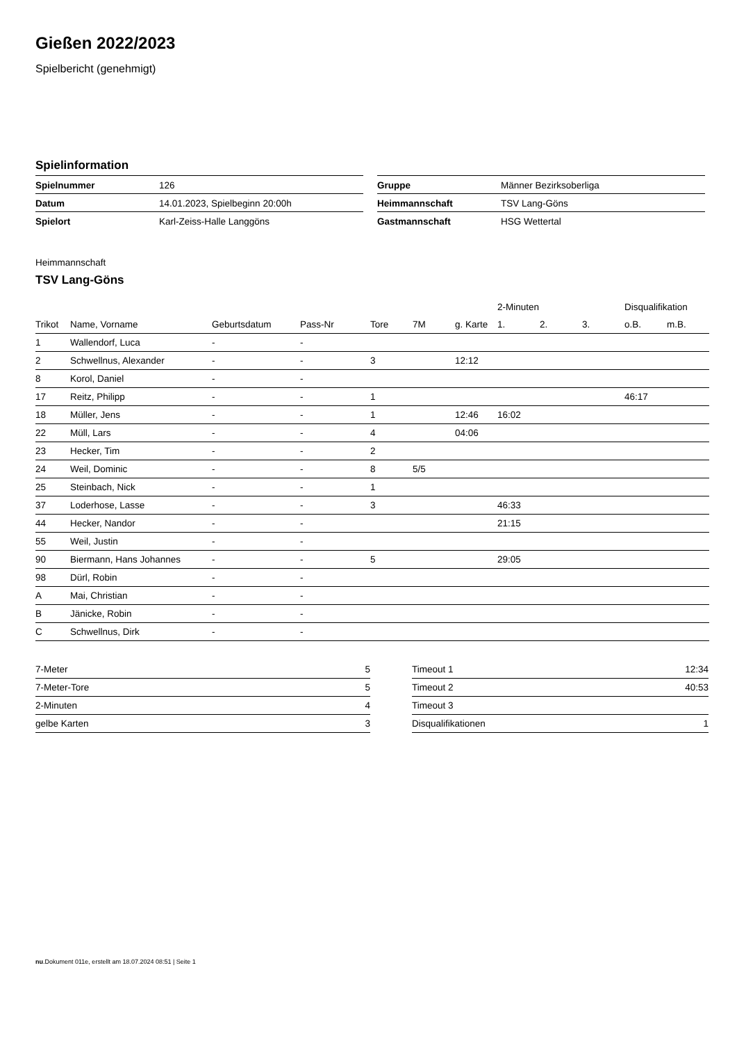Gießen 2022/2023
Spielbericht (genehmigt)
Spielinformation
| Spielnummer | 126 |
| Datum | 14.01.2023, Spielbeginn 20:00h |
| Spielort | Karl-Zeiss-Halle Langgöns |
| Gruppe | Männer Bezirksoberliga |
| Heimmannschaft | TSV Lang-Göns |
| Gastmannschaft | HSG Wettertal |
Heimmannschaft
TSV Lang-Göns
| | | | | | | | 2-Minuten | | | Disqualifikation | |
| --- | --- | --- | --- | --- | --- | --- | --- | --- | --- | --- | --- |
| Trikot | Name, Vorname | Geburtsdatum | Pass-Nr | Tore | 7M | g. Karte | 1. | 2. | 3. | o.B. | m.B. |
| 1 | Wallendorf, Luca | - | - | | | | | | | | |
| 2 | Schwellnus, Alexander | - | - | 3 | | 12:12 | | | | | |
| 8 | Korol, Daniel | - | - | | | | | | | | |
| 17 | Reitz, Philipp | - | - | 1 | | | | | | 46:17 | |
| 18 | Müller, Jens | - | - | 1 | | 12:46 | 16:02 | | | | |
| 22 | Müll, Lars | - | - | 4 | | 04:06 | | | | | |
| 23 | Hecker, Tim | - | - | 2 | | | | | | | |
| 24 | Weil, Dominic | - | - | 8 | 5/5 | | | | | | |
| 25 | Steinbach, Nick | - | - | 1 | | | | | | | |
| 37 | Loderhose, Lasse | - | - | 3 | | | 46:33 | | | | |
| 44 | Hecker, Nandor | - | - | | | | 21:15 | | | | |
| 55 | Weil, Justin | - | - | | | | | | | | |
| 90 | Biermann, Hans Johannes | - | - | 5 | | | 29:05 | | | | |
| 98 | Dürl, Robin | - | - | | | | | | | | |
| A | Mai, Christian | - | - | | | | | | | | |
| B | Jänicke, Robin | - | - | | | | | | | | |
| C | Schwellnus, Dirk | - | - | | | | | | | | |
| 7-Meter | 5 |
| 7-Meter-Tore | 5 |
| 2-Minuten | 4 |
| gelbe Karten | 3 |
| Timeout 1 | 12:34 |
| Timeout 2 | 40:53 |
| Timeout 3 | |
| Disqualifikationen | 1 |
nu.Dokument 011e, erstellt am 18.07.2024 08:51 | Seite 1